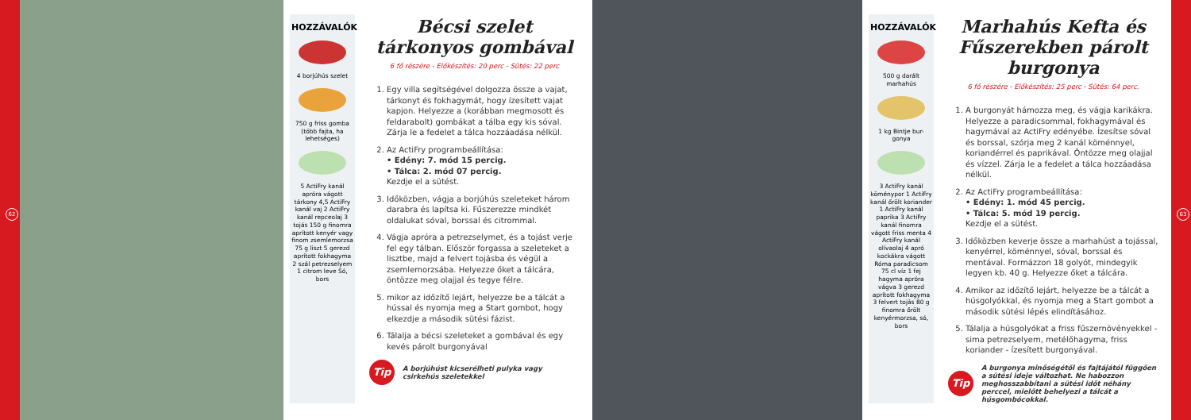62
HOZZÁVALÓK
4 borjúhús szelet
750 g friss gomba (több fajta, ha lehetséges)
5 ActiFry kanál apróra vágott tárkony 4,5 ActiFry kanál vaj 2 ActiFry kanál repceolaj 3 tojás 150 g finomra aprított kenyér vagy finom zsemlemorzsa 75 g liszt 5 gerezd aprított fokhagyma 2 szál petrezselyem 1 citrom leve Só, bors
Bécsi szelet tárkonyos gombával
6 fő részére - Előkészítés: 20 perc - Sütés: 22 perc
1. Egy villa segítségével dolgozza össze a vajat, tárkonyt és fokhagymát, hogy ízesített vajat kapjon. Helyezze a (korábban megmosott és feldarabolt) gombákat a tálba egy kis sóval. Zárja le a fedelet a tálca hozzáadása nélkül.
2. Az ActiFry programbeállítása:
• Edény: 7. mód 15 percig.
• Tálca: 2. mód 07 percig.
Kezdje el a sütést.
3. Időközben, vágja a borjúhús szeleteket három darabra és lapítsa ki. Fűszerezze mindkét oldalukat sóval, borssal és citrommal.
4. Vágja apróra a petrezselymet, és a tojást verje fel egy tálban. Először forgassa a szeleteket a lisztbe, majd a felvert tojásba és végül a zsemlemorzsába. Helyezze őket a tálcára, öntözze meg olajjal és tegye félre.
5. mikor az időzítő lejárt, helyezze be a tálcát a hússal és nyomja meg a Start gombot, hogy elkezdje a második sütési fázist.
6. Tálalja a bécsi szeleteket a gombával és egy kevés párolt burgonyával
Tip A borjúhúst kicserélheti pulyka vagy csirkehús szeletekkel
HOZZÁVALÓK
500 g darált marhahús
1 kg Bintje bur-gonya
3 ActiFry kanál köménypor 1 ActiFry kanál őrölt koriander 1 ActiFry kanál paprika 3 ActiFry kanál finomra vágott friss menta 4 ActiFry kanál olívaolaj 4 apró kockákra vágott Róma paradicsom 75 cl víz 1 fej hagyma apróra vágva 3 gerezd aprított fokhagyma 3 felvert tojás 80 g finomra őrölt kenyérmorzsa, só, bors
Marhahús Kefta és Fűszerekben párolt burgonya
6 fő részére - Előkészítés: 25 perc - Sütés: 64 perc.
1. A burgonyát hámozza meg, és vágja karikákra. Helyezze a paradicsommal, fokhagymával és hagymával az ActiFry edényébe. Ízesítse sóval és borssal, szórja meg 2 kanál köménnyel, koriandérrel és paprikával. Öntözze meg olajjal és vízzel. Zárja le a fedelet a tálca hozzáadása nélkül.
2. Az ActiFry programbeállítása:
• Edény: 1. mód 45 percig.
• Tálca: 5. mód 19 percig.
Kezdje el a sütést.
3. Időközben keverje össze a marhahúst a tojással, kenyérrel, köménnyel, sóval, borssal és mentával. Formázzon 18 golyót, mindegyik legyen kb. 40 g. Helyezze őket a tálcára.
4. Amikor az időzítő lejárt, helyezze be a tálcát a húsgolyókkal, és nyomja meg a Start gombot a második sütési lépés elindításához.
5. Tálalja a húsgolyókat a friss fűszernövényekkel - sima petrezselyem, metélőhagyma, friss koriander - ízesített burgonyával.
Tip A burgonya minőségétől és fajtájától függően a sütési ideje változhat. Ne habozzon meghosszabbítani a sütési időt néhány perccel, mielőtt behelyezi a tálcát a húsgombócokkal.
63